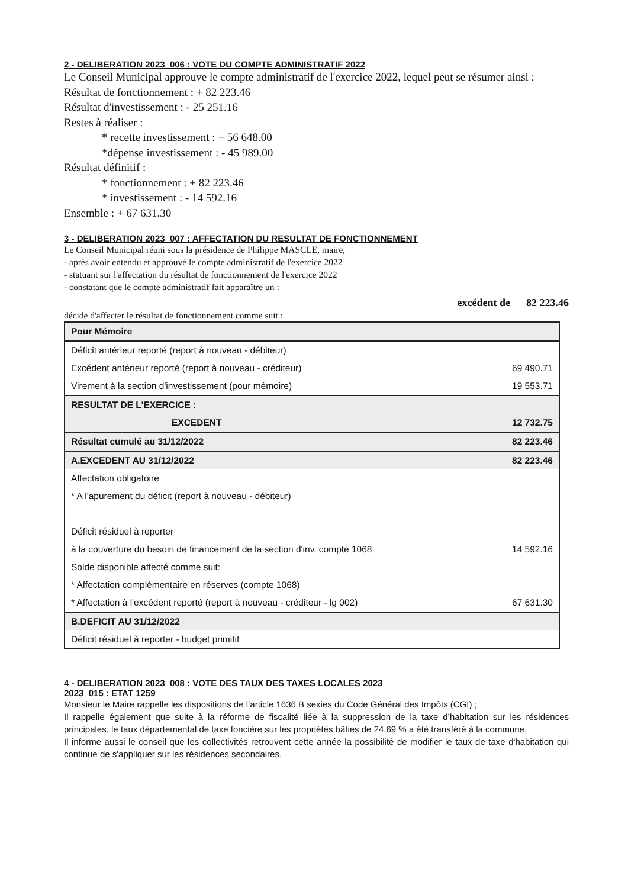2 - DELIBERATION 2023_006 : VOTE DU COMPTE ADMINISTRATIF 2022
Le Conseil Municipal approuve le compte administratif de l'exercice 2022, lequel peut se résumer ainsi :
Résultat de fonctionnement : + 82 223.46
Résultat d'investissement : - 25 251.16
Restes à réaliser :
* recette investissement : + 56 648.00
*dépense investissement : - 45 989.00
Résultat définitif :
* fonctionnement : + 82 223.46
* investissement : - 14 592.16
Ensemble : + 67 631.30
3 - DELIBERATION 2023_007 : AFFECTATION DU RESULTAT DE FONCTIONNEMENT
Le Conseil Municipal réuni sous la présidence de Philippe MASCLE, maire,
- après avoir entendu et approuvé le compte administratif de l'exercice 2022
- statuant sur l'affectation du résultat de fonctionnement de l'exercice 2022
- constatant que le compte administratif fait apparaître un :
excédent de 82 223.46
décide d'affecter le résultat de fonctionnement comme suit :
| Pour Mémoire | |
| Déficit antérieur reporté (report à nouveau - débiteur) | |
| Excédent antérieur reporté (report à nouveau - créditeur) | 69 490.71 |
| Virement à la section d'investissement (pour mémoire) | 19 553.71 |
| RESULTAT DE L'EXERCICE : | |
| EXCEDENT | 12 732.75 |
| Résultat cumulé au 31/12/2022 | 82 223.46 |
| A.EXCEDENT AU 31/12/2022 | 82 223.46 |
| Affectation obligatoire | |
| * A l'apurement du déficit (report à nouveau - débiteur) | |
| Déficit résiduel à reporter | |
| à la couverture du besoin de financement de la section d'inv. compte 1068 | 14 592.16 |
| Solde disponible affecté comme suit: | |
| * Affectation complémentaire en réserves (compte 1068) | |
| * Affectation à l'excédent reporté (report à nouveau - créditeur - lg 002) | 67 631.30 |
| B.DEFICIT AU 31/12/2022 | |
| Déficit résiduel à reporter - budget primitif | |
4 - DELIBERATION 2023_008 : VOTE DES TAUX DES TAXES LOCALES 2023
2023_015 : ETAT 1259
Monsieur le Maire rappelle les dispositions de l’article 1636 B sexies du Code Général des Impôts (CGI) ;
Il rappelle également que suite à la réforme de fiscalité liée à la suppression de la taxe d’habitation sur les résidences principales, le taux départemental de taxe foncière sur les propriétés bâties de 24,69 % a été transféré à la commune.
Il informe aussi le conseil que les collectivités retrouvent cette année la possibilité de modifier le taux de taxe d'habitation qui continue de s'appliquer sur les résidences secondaires.